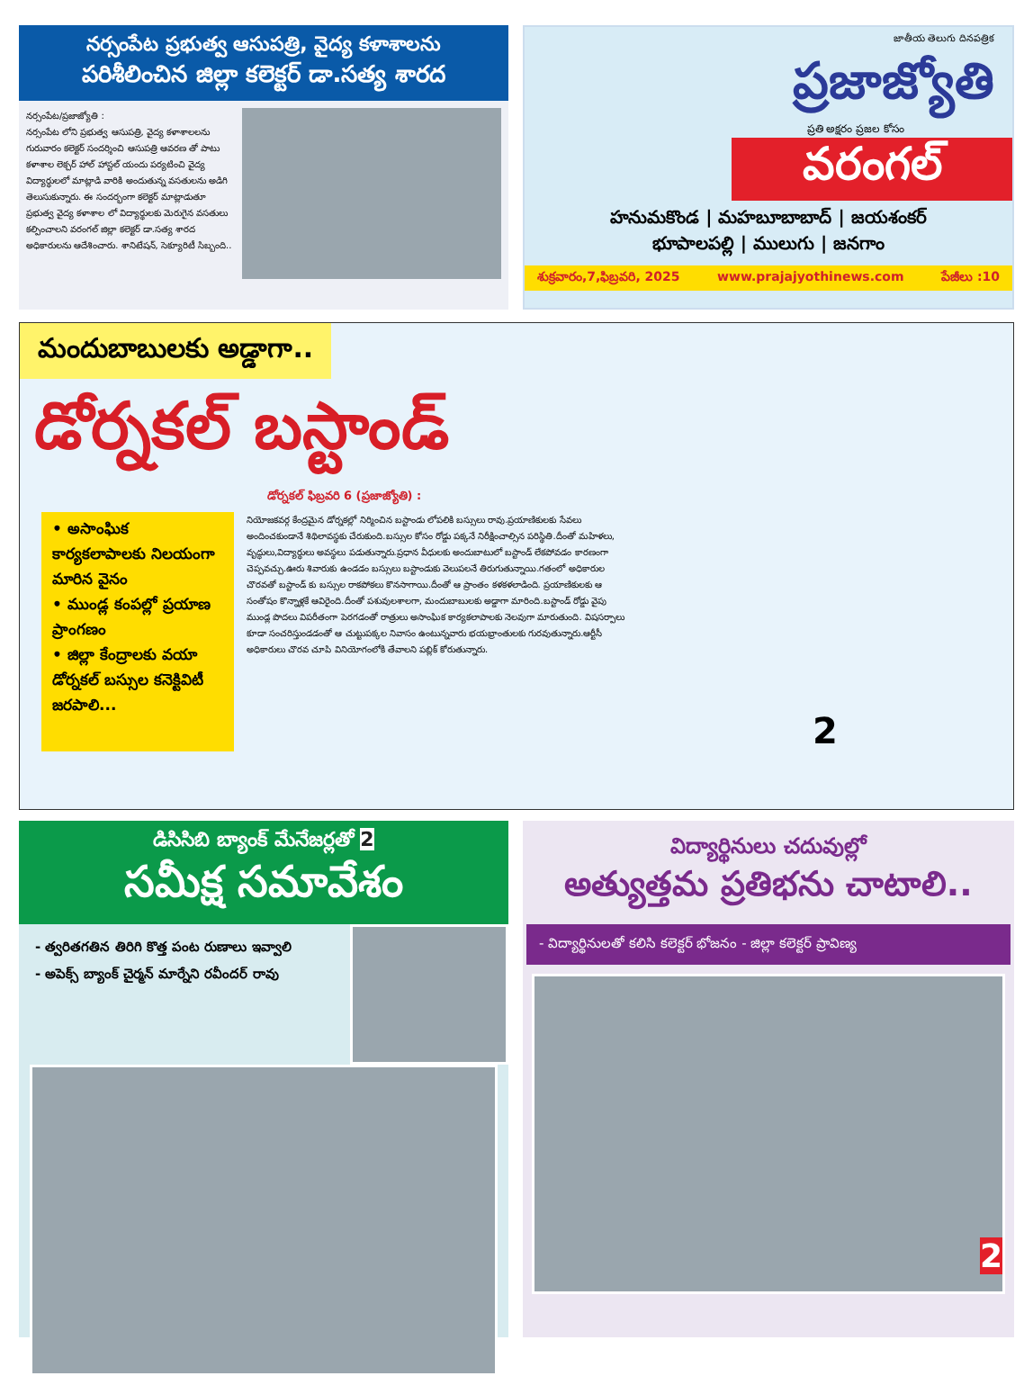నర్సంపేట ప్రభుత్వ ఆసుపత్రి, వైద్య కళాశాలను
పరిశీలించిన జిల్లా కలెక్టర్ డా.సత్య శారద
నర్సంపేట/ప్రజాజ్యోతి :
నర్సంపేట లోని ప్రభుత్వ ఆసుపత్రి, వైద్య కళాశాలలను గురువారం కలెక్టర్ సందర్శించి ఆసుపత్రి ఆవరణ తో పాటు కళాశాల లెక్చర్ హాల్ హాస్టల్ యందు పర్యటించి వైద్య విద్యార్థులలో మాట్లాడి వారికి అందుతున్న వసతులను అడిగి తెలుసుకున్నారు. ఈ సందర్భంగా కలెక్టర్ మాట్లాడుతూ ప్రభుత్వ వైద్య కళాశాల లో విద్యార్థులకు మెరుగైన వసతులు కల్పించాలని వరంగల్ జిల్లా కలెక్టర్ డా.సత్య శారద అధికారులను ఆదేశించారు. శానిటేషన్, సెక్యూరిటీ సిబ్బంది..
జాతీయ తెలుగు దినపత్రిక
ప్రజాజ్యోతి
ప్రతి అక్షరం ప్రజల కోసం
వరంగల్
హనుమకొండ | మహబూబాబాద్ | జయశంకర్
భూపాలపల్లి | ములుగు | జనగాం
శుక్రవారం,7,ఫిబ్రవరి, 2025 www.prajajyothinews.com పేజీలు :10
మందుబాబులకు అడ్డాగా..
డోర్నకల్ బస్టాండ్
డోర్నకల్ ఫిబ్రవరి 6 (ప్రజాజ్యోతి) :
• అసాంఘిక కార్యకలాపాలకు నిలయంగా మారిన వైనం
• ముండ్ల కంపల్లో ప్రయాణ ప్రాంగణం
• జిల్లా కేంద్రాలకు వయా డోర్నకల్ బస్సుల కనెక్టివిటీ జరపాలి...
నియోజకవర్గ కేంద్రమైన డోర్నకల్లో నిర్మించిన బస్టాండు లోపలికి బస్సులు రావు.ప్రయాణికులకు సేవలు అందించకుండానే శిథిలావస్థకు చేరుకుంది.బస్సుల కోసం రోడ్డు పక్కనే నిరీక్షించాల్సిన పరిస్థితి.దీంతో మహిళలు, వృద్ధులు,విద్యార్థులు అవస్థలు పడుతున్నారు.ప్రధాన వీధులకు అందుబాటులో బస్టాండ్ లేకపోవడం కారణంగా చెప్పవచ్చు.ఊరు శివారుకు ఉండడం బస్సులు బస్టాండుకు వెలుపలనే తిరుగుతున్నాయి.గతంలో అధికారుల చొరవతో బస్టాండ్ కు బస్సుల రాకపోకలు కొనసాగాయి.దీంతో ఆ ప్రాంతం కళకళలాడింది. ప్రయాణికులకు ఆ సంతోషం కొన్నాళ్లకే ఆవిరైంది.దీంతో పశువులశాలగా, మందుబాబులకు అడ్డాగా మారింది.బస్టాండ్ రోడ్డు వైపు ముండ్ల పొదలు విపరీతంగా పెరగడంతో రాత్రులు అసాంఘిక కార్యకలాపాలకు నెలవుగా మారుతుంది. విషసర్పాలు కూడా సంచరిస్తుండడంతో ఆ చుట్టుపక్కల నివాసం ఉంటున్నవారు భయభ్రాంతులకు గురవుతున్నారు.ఆర్టీసీ అధికారులు చొరవ చూపి వినియోగంలోకి తేవాలని పబ్లిక్ కోరుతున్నారు.
2
డిసిసిబి బ్యాంక్ మేనేజర్లతో 2
సమీక్ష సమావేశం
- త్వరితగతిన తిరిగి కొత్త పంట రుణాలు ఇవ్వాలి
- అపెక్స్ బ్యాంక్ చైర్మన్ మార్నేని రవీందర్ రావు
విద్యార్థినులు చదువుల్లో
అత్యుత్తమ ప్రతిభను చాటాలి..
- విద్యార్థినులతో కలిసి కలెక్టర్ భోజనం - జిల్లా కలెక్టర్ ప్రావిణ్య
2